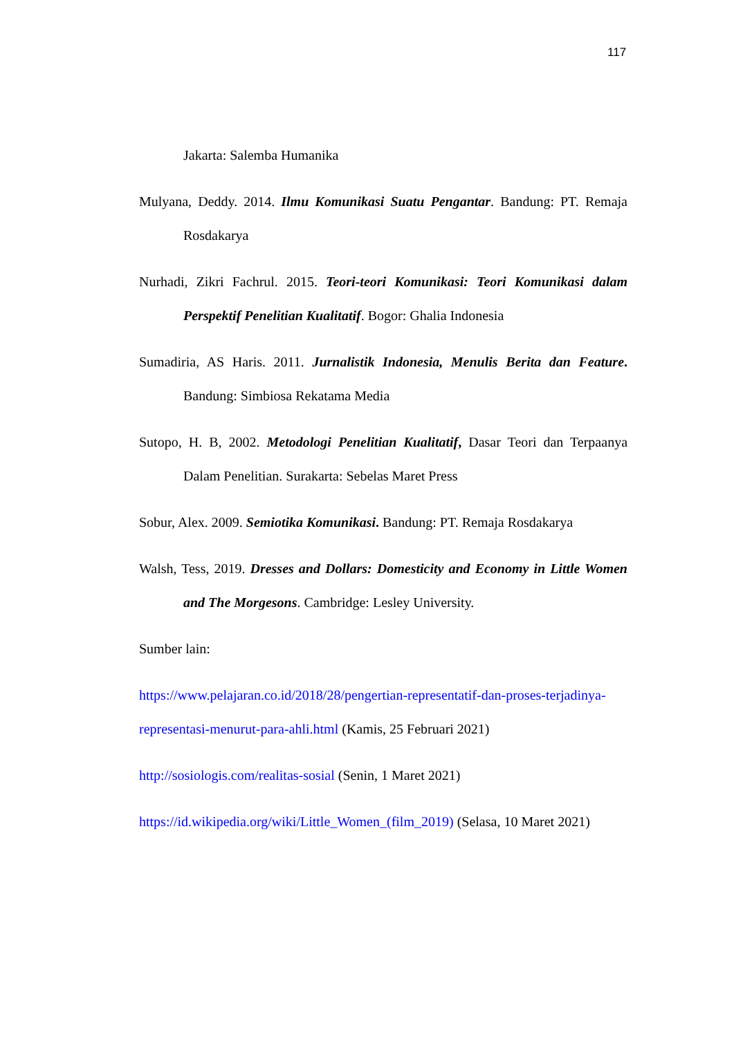117
Jakarta: Salemba Humanika
Mulyana, Deddy. 2014. Ilmu Komunikasi Suatu Pengantar. Bandung: PT. Remaja Rosdakarya
Nurhadi, Zikri Fachrul. 2015. Teori-teori Komunikasi: Teori Komunikasi dalam Perspektif Penelitian Kualitatif. Bogor: Ghalia Indonesia
Sumadiria, AS Haris. 2011. Jurnalistik Indonesia, Menulis Berita dan Feature. Bandung: Simbiosa Rekatama Media
Sutopo, H. B, 2002. Metodologi Penelitian Kualitatif, Dasar Teori dan Terpaanya Dalam Penelitian. Surakarta: Sebelas Maret Press
Sobur, Alex. 2009. Semiotika Komunikasi. Bandung: PT. Remaja Rosdakarya
Walsh, Tess, 2019. Dresses and Dollars: Domesticity and Economy in Little Women and The Morgesons. Cambridge: Lesley University.
Sumber lain:
https://www.pelajaran.co.id/2018/28/pengertian-representatif-dan-proses-terjadinya-representasi-menurut-para-ahli.html (Kamis, 25 Februari 2021)
http://sosiologis.com/realitas-sosial (Senin, 1 Maret 2021)
https://id.wikipedia.org/wiki/Little_Women_(film_2019) (Selasa, 10 Maret 2021)